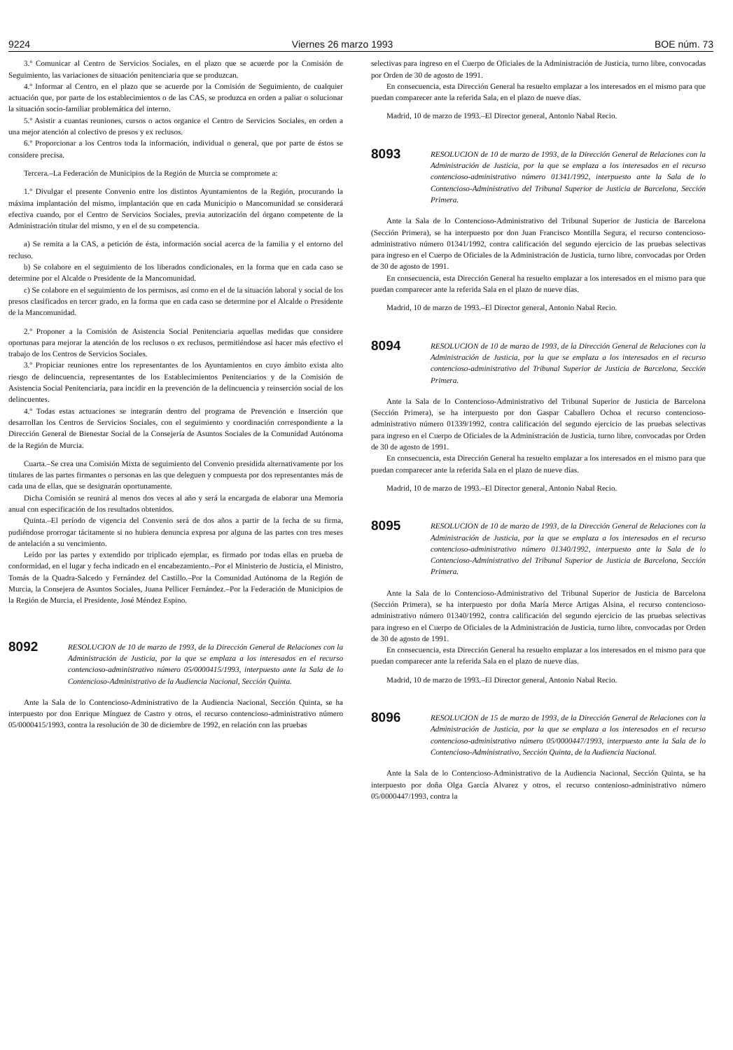9224 Viernes 26 marzo 1993 BOE núm. 73
3.º Comunicar al Centro de Servicios Sociales, en el plazo que se acuerde por la Comisión de Seguimiento, las variaciones de situación penitenciaria que se produzcan.
4.º Informar al Centro, en el plazo que se acuerde por la Comisión de Seguimiento, de cualquier actuación que, por parte de los establecimientos o de las CAS, se produzca en orden a paliar o solucionar la situación socio-familiar problemática del interno.
5.º Asistir a cuantas reuniones, cursos o actos organice el Centro de Servicios Sociales, en orden a una mejor atención al colectivo de presos y ex reclusos.
6.º Proporcionar a los Centros toda la información, individual o general, que por parte de éstos se considere precisa.
Tercera.–La Federación de Municipios de la Región de Murcia se compromete a:
1.º Divulgar el presente Convenio entre los distintos Ayuntamientos de la Región, procurando la máxima implantación del mismo, implantación que en cada Municipio o Mancomunidad se considerará efectiva cuando, por el Centro de Servicios Sociales, previa autorización del órgano competente de la Administración titular del mismo, y en el de su competencia.
a) Se remita a la CAS, a petición de ésta, información social acerca de la familia y el entorno del recluso.
b) Se colabore en el seguimiento de los liberados condicionales, en la forma que en cada caso se determine por el Alcalde o Presidente de la Mancomunidad.
c) Se colabore en el seguimiento de los permisos, así como en el de la situación laboral y social de los presos clasificados en tercer grado, en la forma que en cada caso se determine por el Alcalde o Presidente de la Mancomunidad.
2.º Proponer a la Comisión de Asistencia Social Penitenciaria aquellas medidas que considere oportunas para mejorar la atención de los reclusos o ex reclusos, permitiéndose así hacer más efectivo el trabajo de los Centros de Servicios Sociales.
3.º Propiciar reuniones entre los representantes de los Ayuntamientos en cuyo ámbito exista alto riesgo de delincuencia, representantes de los Establecimientos Penitenciarios y de la Comisión de Asistencia Social Penitenciaria, para incidir en la prevención de la delincuencia y reinserción social de los delincuentes.
4.º Todas estas actuaciones se integrarán dentro del programa de Prevención e Inserción que desarrollan los Centros de Servicios Sociales, con el seguimiento y coordinación correspondiente a la Dirección General de Bienestar Social de la Consejería de Asuntos Sociales de la Comunidad Autónoma de la Región de Murcia.
Cuarta.–Se crea una Comisión Mixta de seguimiento del Convenio presidida alternativamente por los titulares de las partes firmantes o personas en las que deleguen y compuesta por dos representantes más de cada una de ellas, que se designarán oportunamente.
Dicha Comisión se reunirá al menos dos veces al año y será la encargada de elaborar una Memoria anual con especificación de los resultados obtenidos.
Quinta.–El período de vigencia del Convenio será de dos años a partir de la fecha de su firma, pudiéndose prorrogar tácitamente si no hubiera denuncia expresa por alguna de las partes con tres meses de antelación a su vencimiento.
Leído por las partes y extendido por triplicado ejemplar, es firmado por todas ellas en prueba de conformidad, en el lugar y fecha indicado en el encabezamiento.–Por el Ministerio de Justicia, el Ministro, Tomás de la Quadra-Salcedo y Fernández del Castillo.–Por la Comunidad Autónoma de la Región de Murcia, la Consejera de Asuntos Sociales, Juana Pellicer Fernández.–Por la Federación de Municipios de la Región de Murcia, el Presidente, José Méndez Espino.
8092 RESOLUCION de 10 de marzo de 1993, de la Dirección General de Relaciones con la Administración de Justicia, por la que se emplaza a los interesados en el recurso contencioso-administrativo número 05/0000415/1993, interpuesto ante la Sala de lo Contencioso-Administrativo de la Audiencia Nacional, Sección Quinta.
Ante la Sala de lo Contencioso-Administrativo de la Audiencia Nacional, Sección Quinta, se ha interpuesto por don Enrique Mínguez de Castro y otros, el recurso contencioso-administrativo número 05/0000415/1993, contra la resolución de 30 de diciembre de 1992, en relación con las pruebas
selectivas para ingreso en el Cuerpo de Oficiales de la Administración de Justicia, turno libre, convocadas por Orden de 30 de agosto de 1991.
En consecuencia, esta Dirección General ha resuelto emplazar a los interesados en el mismo para que puedan comparecer ante la referida Sala, en el plazo de nueve días.
Madrid, 10 de marzo de 1993.–El Director general, Antonio Nabal Recio.
8093 RESOLUCION de 10 de marzo de 1993, de la Dirección General de Relaciones con la Administración de Justicia, por la que se emplaza a los interesados en el recurso contencioso-administrativo número 01341/1992, interpuesto ante la Sala de lo Contencioso-Administrativo del Tribunal Superior de Justicia de Barcelona, Sección Primera.
Ante la Sala de lo Contencioso-Administrativo del Tribunal Superior de Justicia de Barcelona (Sección Primera), se ha interpuesto por don Juan Francisco Montilla Segura, el recurso contencioso-administrativo número 01341/1992, contra calificación del segundo ejercicio de las pruebas selectivas para ingreso en el Cuerpo de Oficiales de la Administración de Justicia, turno libre, convocadas por Orden de 30 de agosto de 1991.
En consecuencia, esta Dirección General ha resuelto emplazar a los interesados en el mismo para que puedan comparecer ante la referida Sala en el plazo de nueve días.
Madrid, 10 de marzo de 1993.–El Director general, Antonio Nabal Recio.
8094 RESOLUCION de 10 de marzo de 1993, de la Dirección General de Relaciones con la Administración de Justicia, por la que se emplaza a los interesados en el recurso contencioso-administrativo del Tribunal Superior de Justicia de Barcelona, Sección Primera.
Ante la Sala de lo Contencioso-Administrativo del Tribunal Superior de Justicia de Barcelona (Sección Primera), se ha interpuesto por don Gaspar Caballero Ochoa el recurso contencioso-administrativo número 01339/1992, contra calificación del segundo ejercicio de las pruebas selectivas para ingreso en el Cuerpo de Oficiales de la Administración de Justicia, turno libre, convocadas por Orden de 30 de agosto de 1991.
En consecuencia, esta Dirección General ha resuelto emplazar a los interesados en el mismo para que puedan comparecer ante la referida Sala en el plazo de nueve días.
Madrid, 10 de marzo de 1993.–El Director general, Antonio Nabal Recio.
8095 RESOLUCION de 10 de marzo de 1993, de la Dirección General de Relaciones con la Administración de Justicia, por la que se emplaza a los interesados en el recurso contencioso-administrativo número 01340/1992, interpuesto ante la Sala de lo Contencioso-Administrativo del Tribunal Superior de Justicia de Barcelona, Sección Primera.
Ante la Sala de lo Contencioso-Administrativo del Tribunal Superior de Justicia de Barcelona (Sección Primera), se ha interpuesto por doña María Merce Artigas Alsina, el recurso contencioso-administrativo número 01340/1992, contra calificación del segundo ejercicio de las pruebas selectivas para ingreso en el Cuerpo de Oficiales de la Administración de Justicia, turno libre, convocadas por Orden de 30 de agosto de 1991.
En consecuencia, esta Dirección General ha resuelto emplazar a los interesados en el mismo para que puedan comparecer ante la referida Sala en el plazo de nueve días.
Madrid, 10 de marzo de 1993.–El Director general, Antonio Nabal Recio.
8096 RESOLUCION de 15 de marzo de 1993, de la Dirección General de Relaciones con la Administración de Justicia, por la que se emplaza a los interesados en el recurso contencioso-administrativo número 05/0000447/1993, interpuesto ante la Sala de lo Contencioso-Administrativo, Sección Quinta, de la Audiencia Nacional.
Ante la Sala de lo Contencioso-Administrativo de la Audiencia Nacional, Sección Quinta, se ha interpuesto por doña Olga García Alvarez y otros, el recurso contenioso-administrativo número 05/0000447/1993, contra la